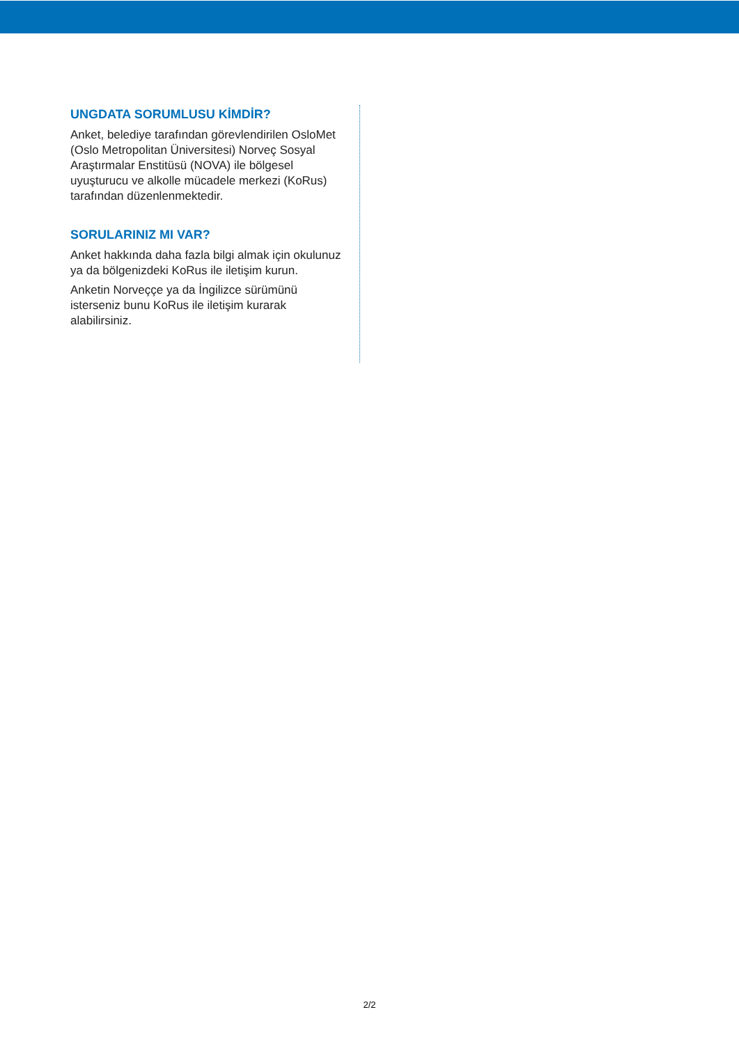UNGDATA SORUMLUSU KİMDİR?
Anket, belediye tarafından görevlendirilen OsloMet (Oslo Metropolitan Üniversitesi) Norveç Sosyal Araştırmalar Enstitüsü (NOVA) ile bölgesel uyuşturucu ve alkolle mücadele merkezi (KoRus) tarafından düzenlenmektedir.
SORULARINIZ MI VAR?
Anket hakkında daha fazla bilgi almak için okulunuz ya da bölgenizdeki KoRus ile iletişim kurun.
Anketin Norveççe ya da İngilizce sürümünü isterseniz bunu KoRus ile iletişim kurarak alabilirsiniz.
2/2